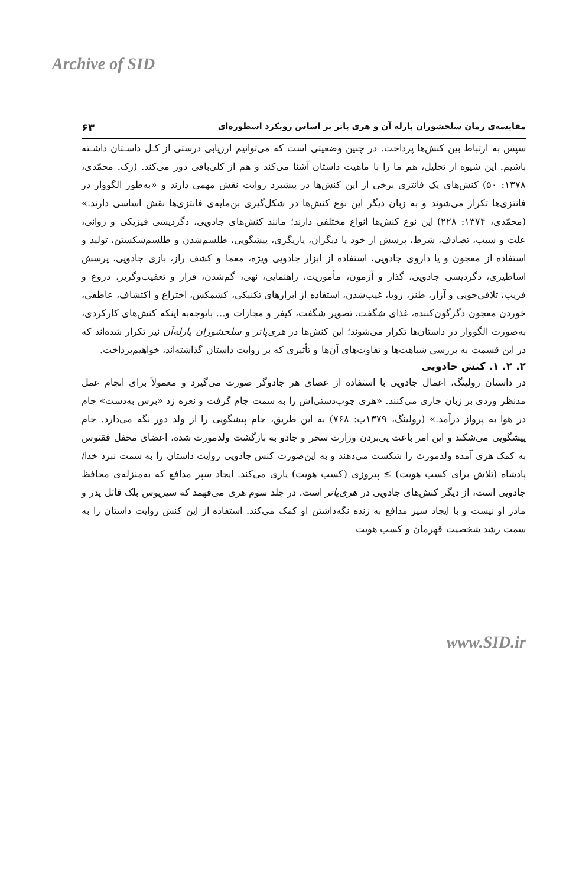Archive of SID
مقایسه‌ی رمان سلحشوران پارله آن و هری پاتر بر اساس رویکرد اسطوره‌ای ۶۳
سپس به ارتباط بین کنش‌ها پرداخت. در چنین وضعیتی است که می‌توانیم ارزیابی درستی از کـل داسـتان داشـته باشیم. این شیوه از تحلیل، هم ما را با ماهیت داستان آشنا می‌کند و هم از کلی‌بافی دور می‌کند. (رک. محمّدی، ۱۳۷۸: ۵۰) کنش‌های یک فانتزی برخی از این کنش‌ها در پیشبرد روایت نقش مهمی دارند و «به‌طور الگووار در فانتزی‌ها تکرار می‌شوند و به زبان دیگر این نوع کنش‌ها در شکل‌گیری بن‌مایه‌ی فانتزی‌ها نقش اساسی دارند.» (محمّدی، ۱۳۷۴: ۲۲۸) این نوع کنش‌ها انواع مختلفی دارند؛ مانند کنش‌های جادویی، دگردیسی فیزیکی و روانی، علت و سبب، تصادف، شرط، پرسش از خود یا دیگران، یاریگری، پیشگویی، طلسم‌شدن و طلسم‌شکستن، تولید و استفاده از معجون و یا داروی جادویی، استفاده از ابزار جادویی ویژه، معما و کشف راز، بازی جادویی، پرسش اساطیری، دگردیسی جادویی، گذار و آزمون، مأموریت، راهنمایی، نهی، گم‌شدن، فرار و تعقیب‌وگریز، دروغ و فریب، تلافی‌جویی و آزار، طنز، رؤیا، غیب‌شدن، استفاده از ابزارهای تکنیکی، کشمکش، اختراع و اکتشاف، عاطفی، خوردن معجون دگرگون‌کننده، غذای شگفت، تصویر شگفت، کیفر و مجازات و... باتوجه‌به اینکه کنش‌های کارکردی، به‌صورت الگووار در داستان‌ها تکرار می‌شوند؛ این کنش‌ها در هری‌پاتر و سلحشوران پارله‌آن نیز تکرار شده‌اند که در این قسمت به بررسی شباهت‌ها و تفاوت‌های آن‌ها و تأثیری که بر روایت داستان گذاشته‌اند، خواهیم‌پرداخت.
۲. ۲. ۱. کنش جادویی
در داستان رولینگ، اعمال جادویی با استفاده از عصای هر جادوگر صورت می‌گیرد و معمولاً برای انجام عمل مدنظر وردی بر زبان جاری می‌کنند. «هری چوب‌دستی‌اش را به سمت جام گرفت و نعره زد «برس به‌دست» جام در هوا به پرواز درآمد.» (رولینگ، ۱۳۷۹ب: ۷۶۸) به این طریق، جام پیشگویی را از ولد دور نگه می‌دارد. جام پیشگویی می‌شکند و این امر باعث پی‌بردن وزارت سحر و جادو به بازگشت ولدمورث شده، اعضای محفل ققنوس به کمک هری آمده ولدمورث را شکست می‌دهند و به این‌صورت کنش جادویی روایت داستان را به سمت نبرد خدا/پادشاه (تلاش برای کسب هویت) ≥ پیروزی (کسب هویت) یاری می‌کند. ایجاد سپر مدافع که به‌منزله‌ی محافظ جادویی است، از دیگر کنش‌های جادویی در هری‌پاتر است. در جلد سوم هری می‌فهمد که سیریوس بلک قاتل پدر و مادر او نیست و با ایجاد سپر مدافع به زنده نگه‌داشتن او کمک می‌کند. استفاده از این کنش روایت داستان را به سمت رشد شخصیت قهرمان و کسب هویت
www.SID.ir